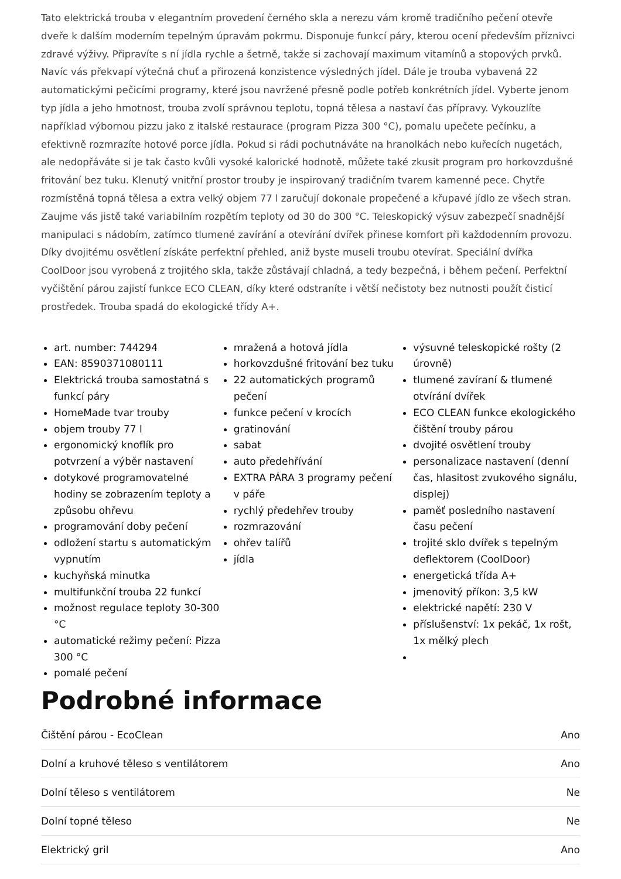Tato elektrická trouba v elegantním provedení černého skla a nerezu vám kromě tradičního pečení otevře dveře k dalším moderním tepelným úpravám pokrmu. Disponuje funkcí páry, kterou ocení především příznivci zdravé výživy. Připravíte s ní jídla rychle a šetrně, takže si zachovají maximum vitamínů a stopových prvků. Navíc vás překvapí výtečná chuť a přirozená konzistence výsledných jídel. Dále je trouba vybavená 22 automatickými pečicími programy, které jsou navržené přesně podle potřeb konkrétních jídel. Vyberte jenom typ jídla a jeho hmotnost, trouba zvolí správnou teplotu, topná tělesa a nastaví čas přípravy. Vykouzlíte například výbornou pizzu jako z italské restaurace (program Pizza 300 °C), pomalu upečete pečínku, a efektivně rozmrazíte hotové porce jídla. Pokud si rádi pochutnáváte na hranolkách nebo kuřecích nugetách, ale nedopřáváte si je tak často kvůli vysoké kalorické hodnotě, můžete také zkusit program pro horkovzdušné fritování bez tuku. Klenutý vnitřní prostor trouby je inspirovaný tradičním tvarem kamenné pece. Chytře rozmístěná topná tělesa a extra velký objem 77 l zaručují dokonale propečené a křupavé jídlo ze všech stran. Zaujme vás jistě také variabilním rozpětím teploty od 30 do 300 °C. Teleskopický výsuv zabezpečí snadnější manipulaci s nádobím, zatímco tlumené zavírání a otevírání dvířek přinese komfort při každodenním provozu. Díky dvojitému osvětlení získáte perfektní přehled, aniž byste museli troubu otevírat. Speciální dvířka CoolDoor jsou vyrobená z trojitého skla, takže zůstávají chladná, a tedy bezpečná, i během pečení. Perfektní vyčištění párou zajistí funkce ECO CLEAN, díky které odstraníte i větší nečistoty bez nutnosti použít čisticí prostředek. Trouba spadá do ekologické třídy A+.
art. number: 744294
EAN: 8590371080111
Elektrická trouba samostatná s funkcí páry
HomeMade tvar trouby
objem trouby 77 l
ergonomický knoflík pro potvrzení a výběr nastavení
dotykové programovatelné hodiny se zobrazením teploty a způsobu ohřevu
programování doby pečení
odložení startu s automatickým vypnutím
kuchyňská minutka
multifunkční trouba 22 funkcí
možnost regulace teploty 30-300 °C
automatické režimy pečení: Pizza 300 °C
pomalé pečení
mražená a hotová jídla
horkovzdušné fritování bez tuku
22 automatických programů pečení
funkce pečení v krocích
gratinování
sabat
auto předehřívání
EXTRA PÁRA 3 programy pečení v páře
rychlý předehřev trouby
rozmrazování
ohřev talířů
jídla
výsuvné teleskopické rošty (2 úrovně)
tlumené zavíraní & tlumené otvírání dvířek
ECO CLEAN funkce ekologického čištění trouby párou
dvojité osvětlení trouby
personalizace nastavení (denní čas, hlasitost zvukového signálu, displej)
paměť posledního nastavení času pečení
trojité sklo dvířek s tepelným deflektorem (CoolDoor)
energetická třída A+
jmenovitý příkon: 3,5 kW
elektrické napětí: 230 V
příslušenství: 1x pekáč, 1x rošt, 1x mělký plech
Podrobné informace
| Čištění párou - EcoClean | Ano |
| Dolní a kruhové těleso s ventilátorem | Ano |
| Dolní těleso s ventilátorem | Ne |
| Dolní topné těleso | Ne |
| Elektrický gril | Ano |